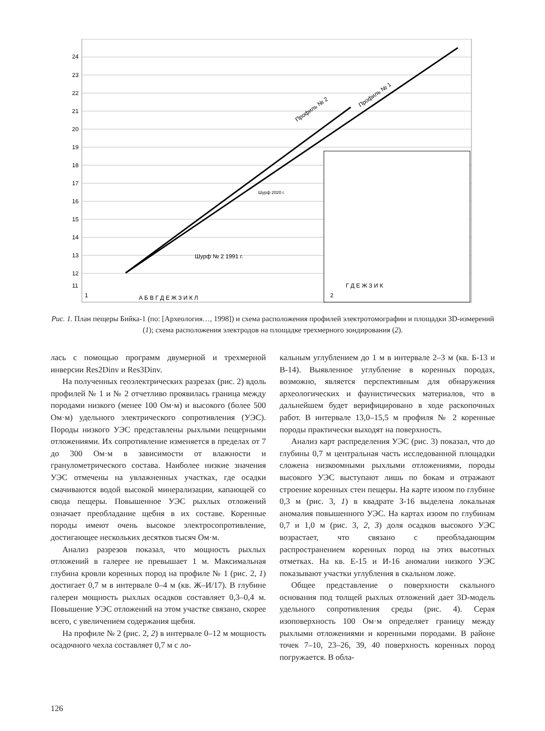24
23
22
21
20
19
18
17
16
15
14
13
12
11
Профиль № 2
Профиль № 1
1
А Б В Г Д Е Ж З И К Л
2
Г Д Е Ж З И К
Шурф 2020 г.
Шурф № 2 1991 г.
Рис. 1. План пещеры Бийка-1 (по: [Археология…, 1998]) и схема расположения профилей электротомографии и площадки 3D-измерений (1); схема расположения электродов на площадке трехмерного зондирования (2).
лась с помощью программ двумерной и трехмерной инверсии Res2Dinv и Res3Dinv.
На полученных геоэлектрических разрезах (рис. 2) вдоль профилей № 1 и № 2 отчетливо проявилась граница между породами низкого (менее 100 Ом·м) и высокого (более 500 Ом·м) удельного электрического сопротивления (УЭС). Породы низкого УЭС представлены рыхлыми пещерными отложениями. Их сопротивление изменяется в пределах от 7 до 300 Ом·м в зависимости от влажности и гранулометрического состава. Наиболее низкие значения УЭС отмечены на увлажненных участках, где осадки смачиваются водой высокой минерализации, капающей со свода пещеры. Повышенное УЭС рыхлых отложений означает преобладание щебня в их составе. Коренные породы имеют очень высокое электросопротивление, достигающее нескольких десятков тысяч Ом·м.
Анализ разрезов показал, что мощность рыхлых отложений в галерее не превышает 1 м. Максимальная глубина кровли коренных пород на профиле № 1 (рис. 2, 1) достигает 0,7 м в интервале 0–4 м (кв. Ж–И/17). В глубине галереи мощность рыхлых осадков составляет 0,3–0,4 м. Повышение УЭС отложений на этом участке связано, скорее всего, с увеличением содержания щебня.
На профиле № 2 (рис. 2, 2) в интервале 0–12 м мощность осадочного чехла составляет 0,7 м с ло-
кальным углублением до 1 м в интервале 2–3 м (кв. Б-13 и В-14). Выявленное углубление в коренных породах, возможно, является перспективным для обнаружения археологических и фаунистических материалов, что в дальнейшем будет верифицировано в ходе раскопочных работ. В интервале 13,0–15,5 м профиля № 2 коренные породы практически выходят на поверхность.
Анализ карт распределения УЭС (рис. 3) показал, что до глубины 0,7 м центральная часть исследованной площадки сложена низкоомными рыхлыми отложениями, породы высокого УЭС выступают лишь по бокам и отражают строение коренных стен пещеры. На карте изоом по глубине 0,3 м (рис. 3, 1) в квадрате З-16 выделена локальная аномалия повышенного УЭС. На картах изоом по глубинам 0,7 и 1,0 м (рис. 3, 2, 3) доля осадков высокого УЭС возрастает, что связано с преобладающим распространением коренных пород на этих высотных отметках. На кв. Е-15 и И-16 аномалии низкого УЭС показывают участки углубления в скальном ложе.
Общее представление о поверхности скального основания под толщей рыхлых отложений дает 3D-модель удельного сопротивления среды (рис. 4). Серая изоповерхность 100 Ом·м определяет границу между рыхлыми отложениями и коренными породами. В районе точек 7–10, 23–26, 39, 40 поверхность коренных пород погружается. В обла-
126